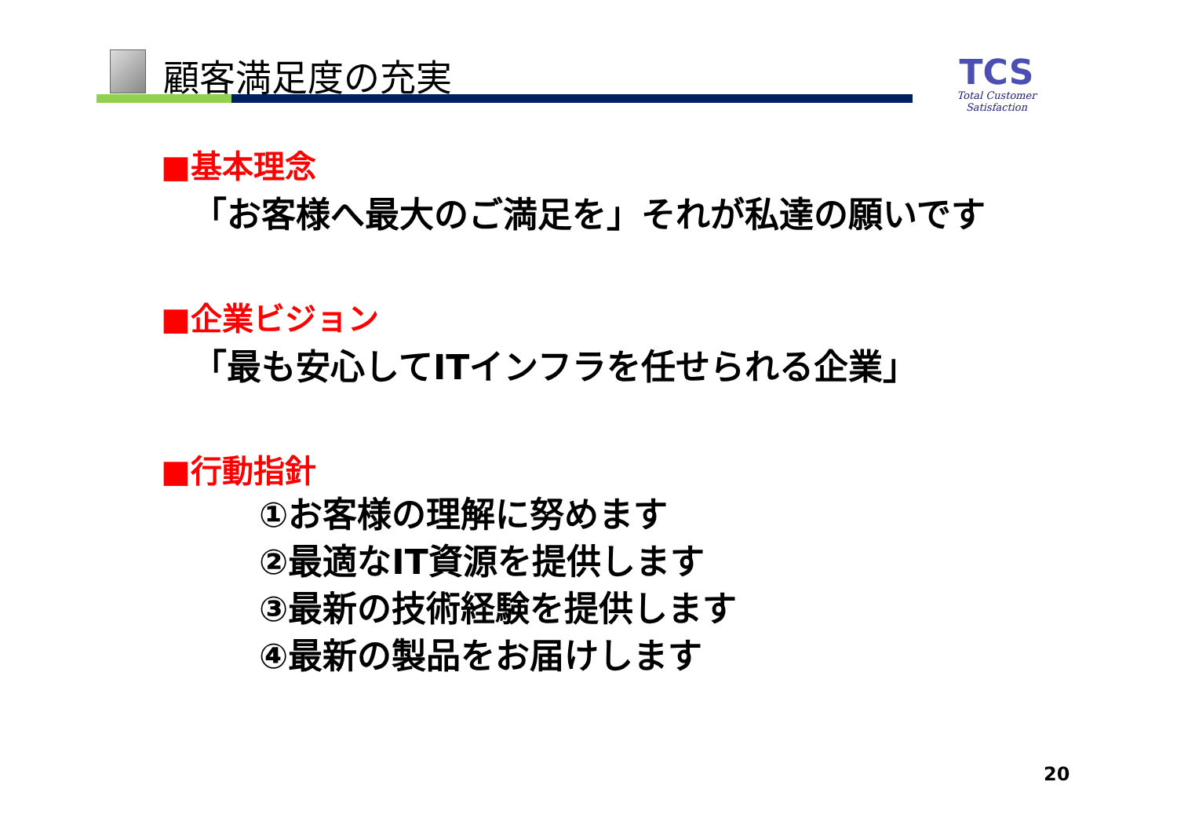顧客満足度の充実
TCS
Total Customer Satisfaction
■基本理念
「お客様へ最大のご満足を」それが私達の願いです
■企業ビジョン
「最も安心してITインフラを任せられる企業」
■行動指針
①お客様の理解に努めます
②最適なIT資源を提供します
③最新の技術経験を提供します
④最新の製品をお届けします
20